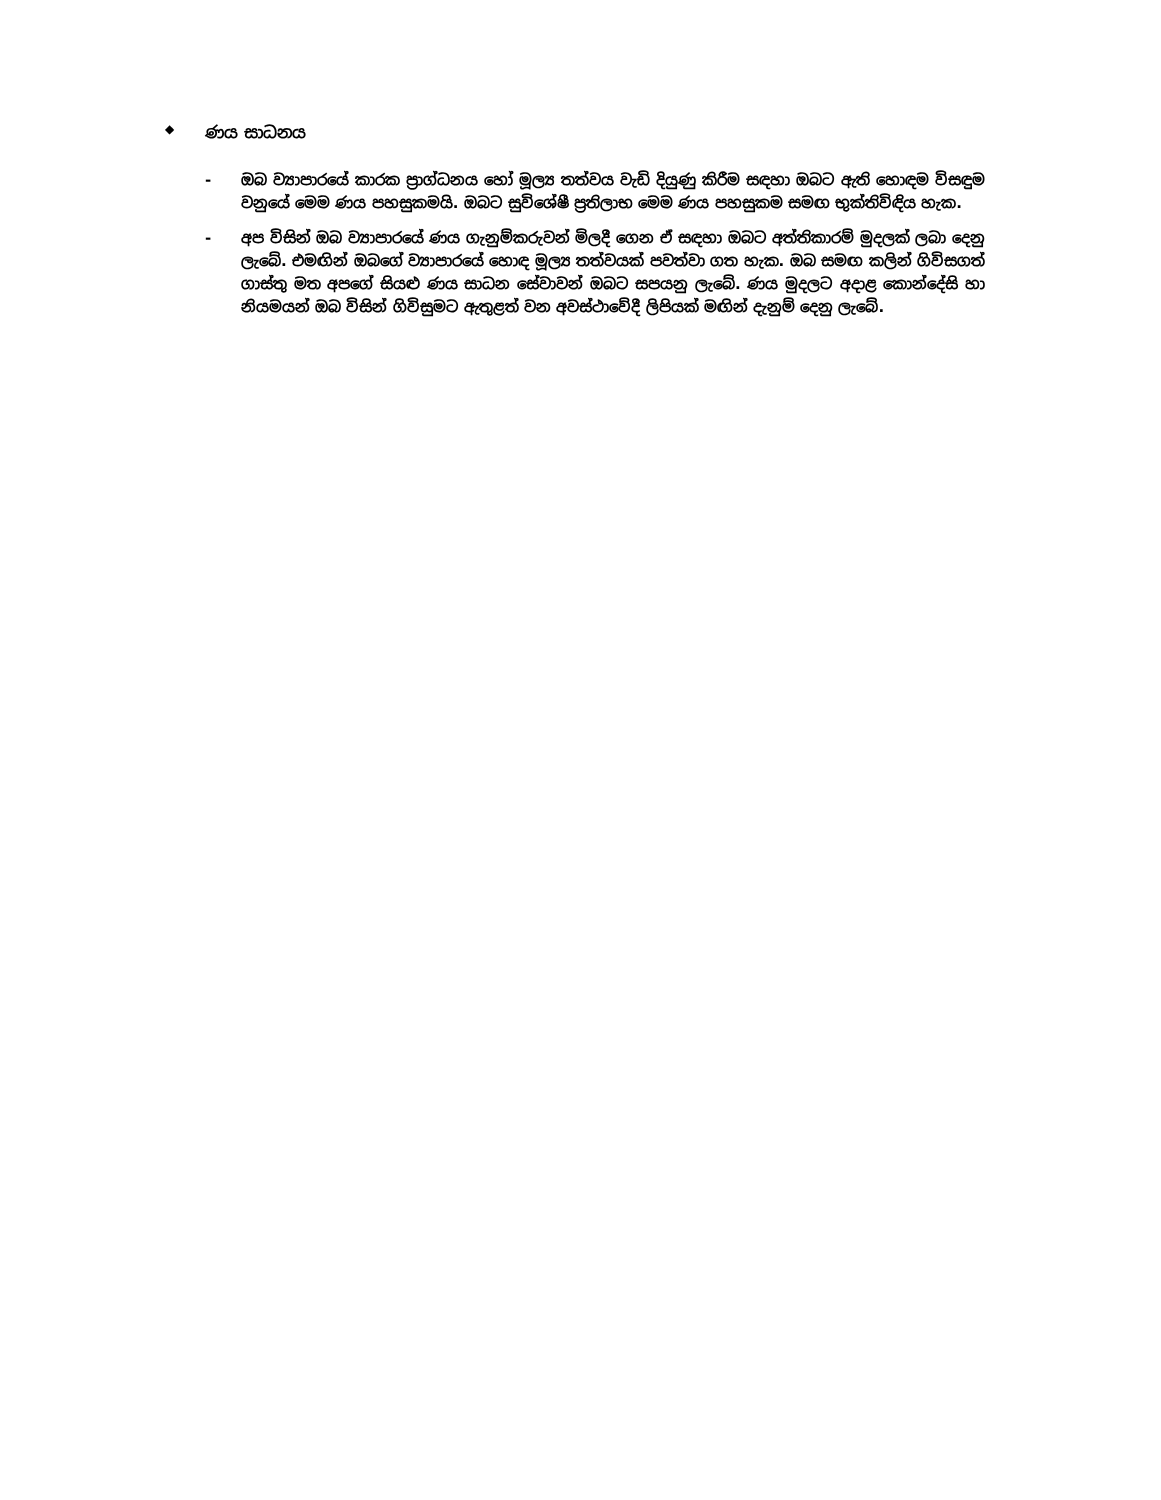◆ ණය සාධනය
- ඔබ ව්‍යාපාරයේ කාරක ප්‍රාග්ධනය හෝ මූල්‍ය තත්වය වැඩි දියුණු කිරීම සඳහා ඔබට ඇති හොඳම විසඳුම වනුයේ මෙම ණය පහසුකමයි. ඔබට සුවිශේෂී ප්‍රතිලාභ මෙම ණය පහසුකම සමඟ භුක්තිවිඳිය හැක.
- අප විසින් ඔබ ව්‍යාපාරයේ ණය ගැනුම්කරුවන් මිලදී ගෙන ඒ සඳහා ඔබට අත්තිකාරම් මුදලක් ලබා දෙනු ලැබේ. එමඟින් ඔබගේ ව්‍යාපාරයේ හොඳ මූල්‍ය තත්වයක් පවත්වා ගත හැක. ඔබ සමඟ කලින් ගිවිසගත් ගාස්තු මත අපගේ සියළු ණය සාධන සේවාවන් ඔබට සපයනු ලැබේ. ණය මුදලට අදාළ කොන්දේසි හා නියමයන් ඔබ විසින් ගිවිසුමට ඇතුළත් වන අවස්ථාවේදී ලිපියක් මඟින් දැනුම් දෙනු ලැබේ.